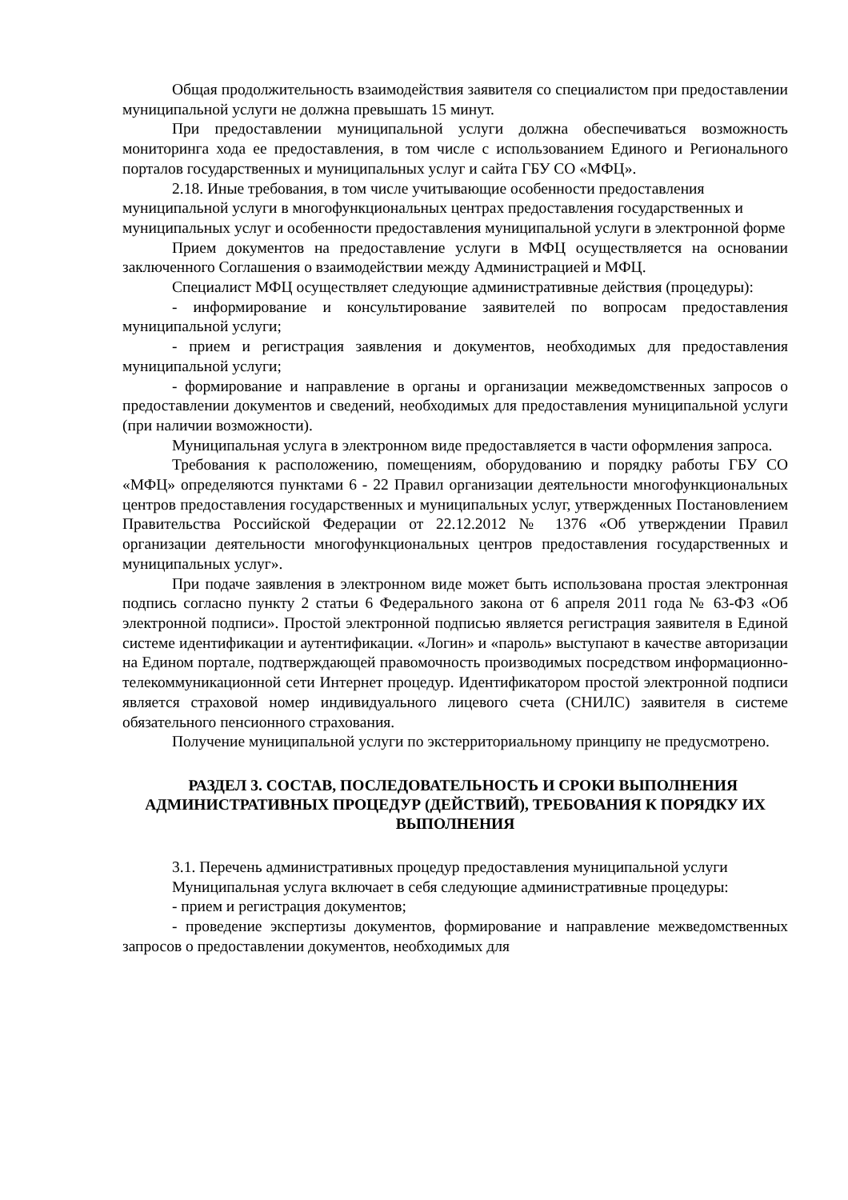Общая продолжительность взаимодействия заявителя со специалистом при предоставлении муниципальной услуги не должна превышать 15 минут.
При предоставлении муниципальной услуги должна обеспечиваться возможность мониторинга хода ее предоставления, в том числе с использованием Единого и Регионального порталов государственных и муниципальных услуг и сайта ГБУ СО «МФЦ».
2.18. Иные требования, в том числе учитывающие особенности предоставления муниципальной услуги в многофункциональных центрах предоставления государственных и муниципальных услуг и особенности предоставления муниципальной услуги в электронной форме
Прием документов на предоставление услуги в МФЦ осуществляется на основании заключенного Соглашения о взаимодействии между Администрацией и МФЦ.
Специалист МФЦ осуществляет следующие административные действия (процедуры):
- информирование и консультирование заявителей по вопросам предоставления муниципальной услуги;
- прием и регистрация заявления и документов, необходимых для предоставления муниципальной услуги;
- формирование и направление в органы и организации межведомственных запросов о предоставлении документов и сведений, необходимых для предоставления муниципальной услуги (при наличии возможности).
Муниципальная услуга в электронном виде предоставляется в части оформления запроса.
Требования к расположению, помещениям, оборудованию и порядку работы ГБУ СО «МФЦ» определяются пунктами 6 - 22 Правил организации деятельности многофункциональных центров предоставления государственных и муниципальных услуг, утвержденных Постановлением Правительства Российской Федерации от 22.12.2012 № 1376 «Об утверждении Правил организации деятельности многофункциональных центров предоставления государственных и муниципальных услуг».
При подаче заявления в электронном виде может быть использована простая электронная подпись согласно пункту 2 статьи 6 Федерального закона от 6 апреля 2011 года № 63-ФЗ «Об электронной подписи». Простой электронной подписью является регистрация заявителя в Единой системе идентификации и аутентификации. «Логин» и «пароль» выступают в качестве авторизации на Едином портале, подтверждающей правомочность производимых посредством информационно-телекоммуникационной сети Интернет процедур. Идентификатором простой электронной подписи является страховой номер индивидуального лицевого счета (СНИЛС) заявителя в системе обязательного пенсионного страхования.
Получение муниципальной услуги по экстерриториальному принципу не предусмотрено.
РАЗДЕЛ 3. СОСТАВ, ПОСЛЕДОВАТЕЛЬНОСТЬ И СРОКИ ВЫПОЛНЕНИЯ АДМИНИСТРАТИВНЫХ ПРОЦЕДУР (ДЕЙСТВИЙ), ТРЕБОВАНИЯ К ПОРЯДКУ ИХ ВЫПОЛНЕНИЯ
3.1. Перечень административных процедур предоставления муниципальной услуги
Муниципальная услуга включает в себя следующие административные процедуры:
- прием и регистрация документов;
- проведение экспертизы документов, формирование и направление межведомственных запросов о предоставлении документов, необходимых для